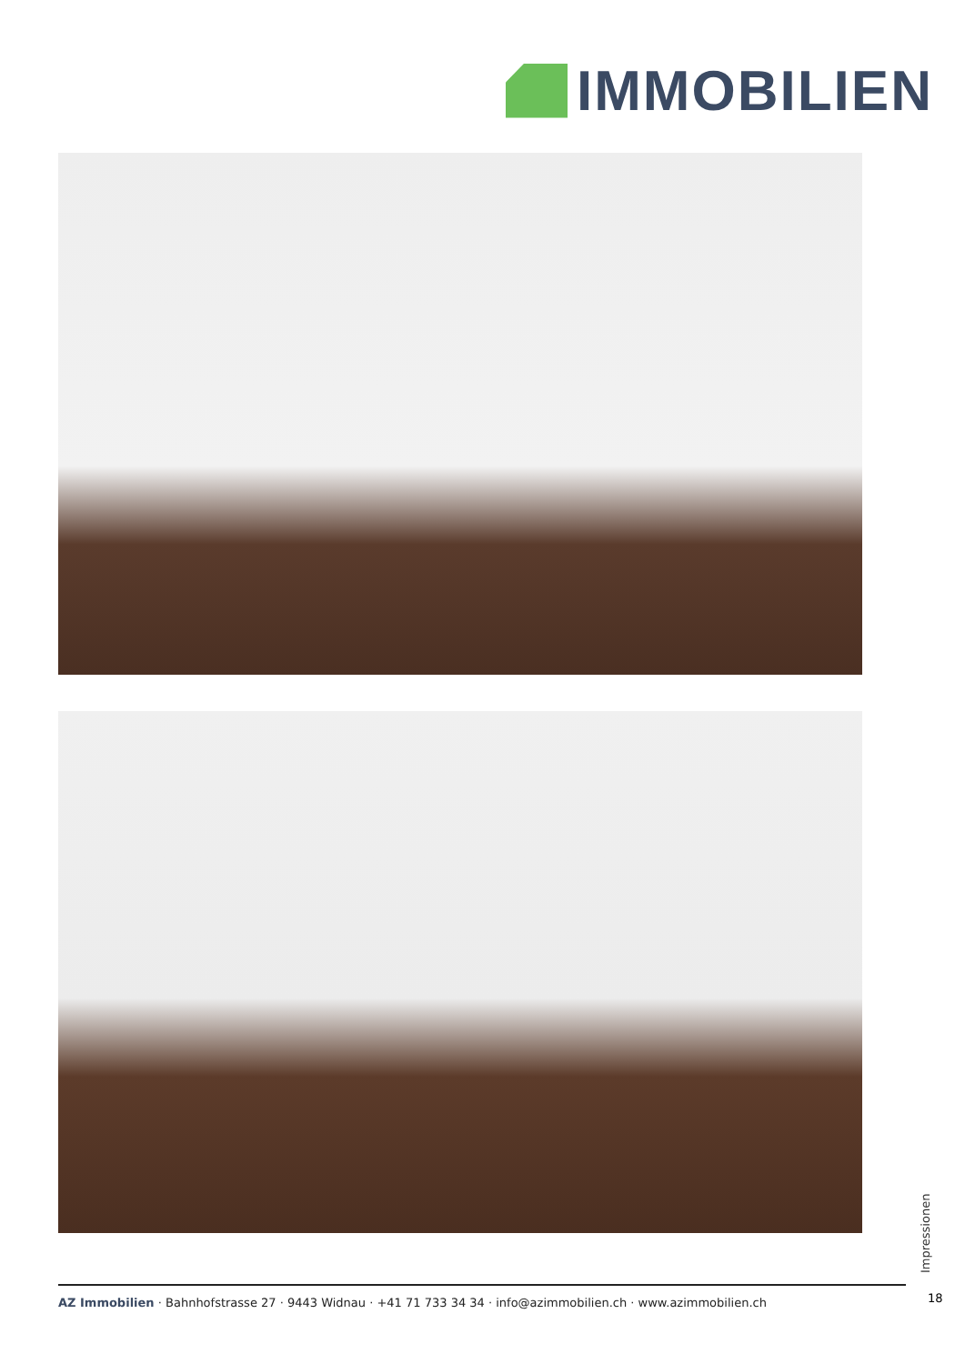IMMOBILIEN
Impressionen
18
AZ Immobilien · Bahnhofstrasse 27 · 9443 Widnau · +41 71 733 34 34 · info@azimmobilien.ch · www.azimmobilien.ch